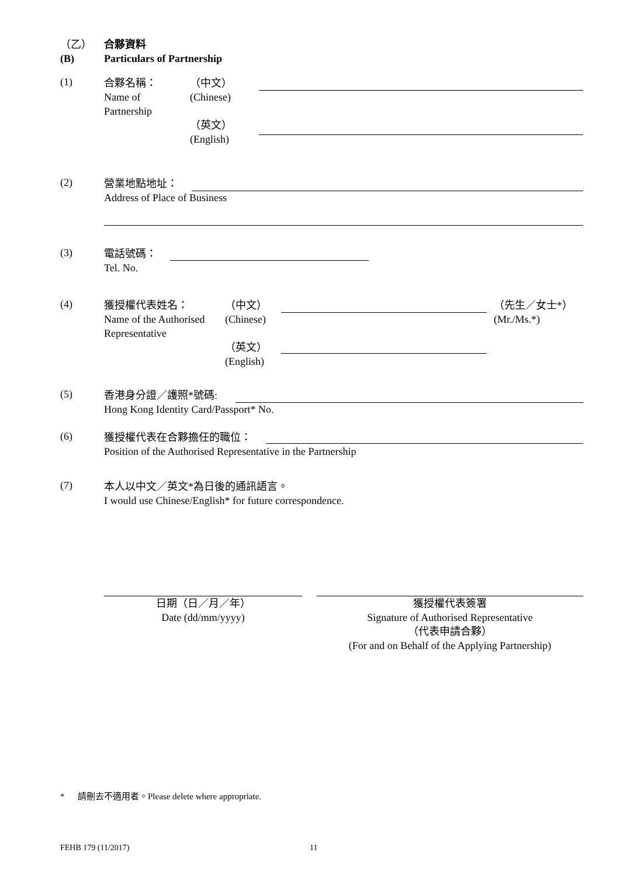（乙）
(B)
合夥資料
Particulars of Partnership
(1)
合夥名稱：
Name of
Partnership
（中文）
(Chinese)
（英文）
(English)
(2)
營業地點地址：
Address of Place of Business
(3)
電話號碼：
Tel. No.
(4)
獲授權代表姓名：
Name of the Authorised
Representative
（中文）
(Chinese)
（英文）
(English)
（先生／女士*）
(Mr./Ms.*)
(5)
香港身分證／護照*號碼:
Hong Kong Identity Card/Passport* No.
(6)
獲授權代表在合夥擔任的職位：
Position of the Authorised Representative in the Partnership
(7)
本人以中文／英文*為日後的通訊語言。
I would use Chinese/English* for future correspondence.
日期（日／月／年）
Date (dd/mm/yyyy)
獲授權代表簽署
Signature of Authorised Representative
（代表申請合夥）
(For and on Behalf of the Applying Partnership)
* 請刪去不適用者。Please delete where appropriate.
FEHB 179 (11/2017) 11